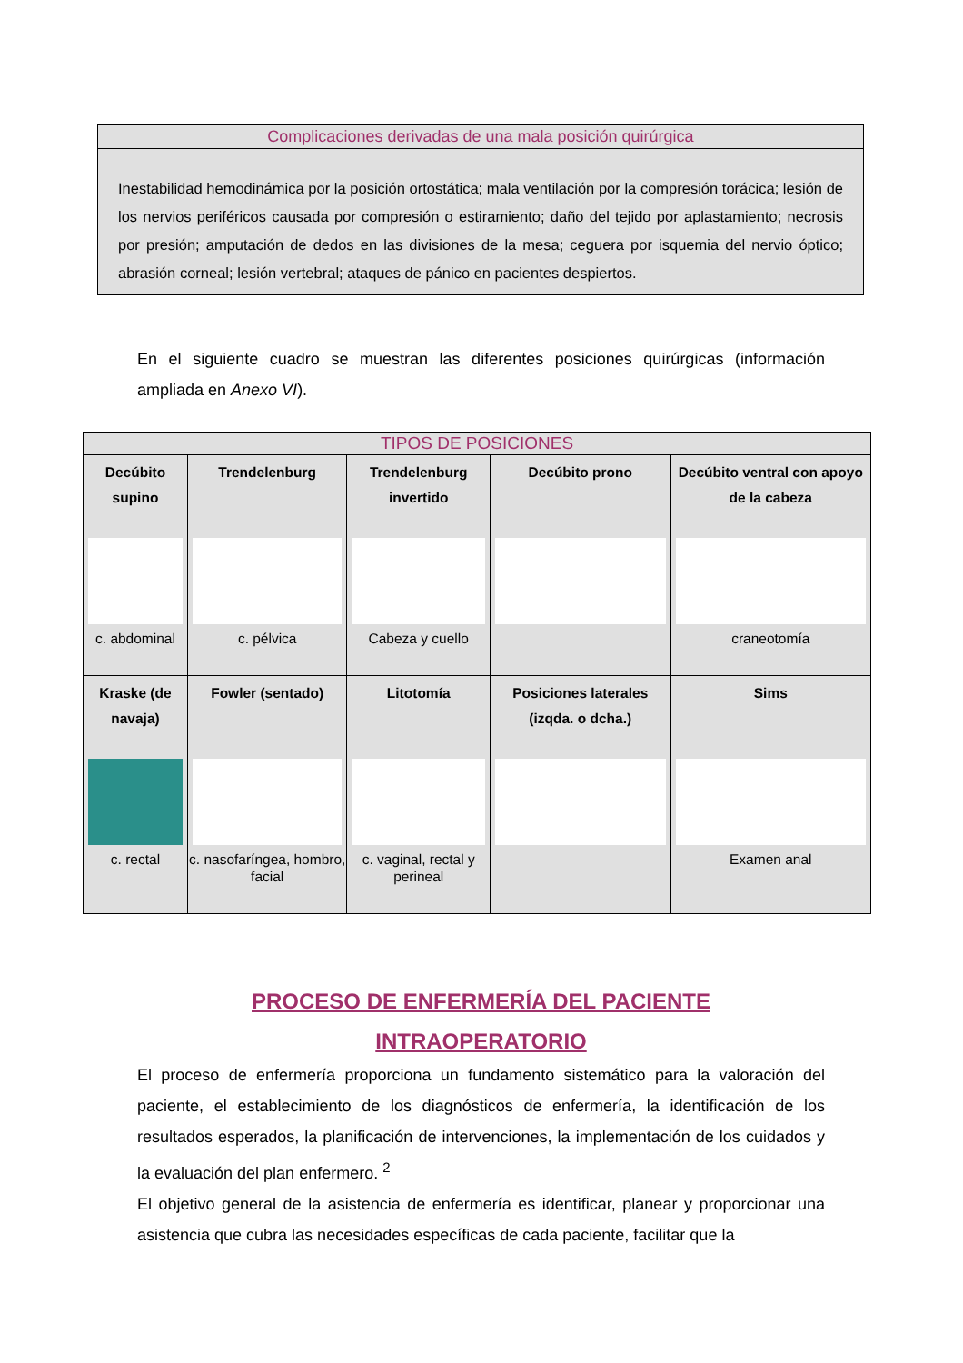Complicaciones derivadas de una mala posición quirúrgica
Inestabilidad hemodinámica por la posición ortostática; mala ventilación por la compresión torácica; lesión de los nervios periféricos causada por compresión o estiramiento; daño del tejido por aplastamiento; necrosis por presión; amputación de dedos en las divisiones de la mesa; ceguera por isquemia del nervio óptico; abrasión corneal; lesión vertebral; ataques de pánico en pacientes despiertos.
En el siguiente cuadro se muestran las diferentes posiciones quirúrgicas (información ampliada en Anexo VI).
| TIPOS DE POSICIONES | | | | |
| --- | --- | --- | --- | --- |
| Decúbito supino c. abdominal | Trendelenburg c. pélvica | Trendelenburg invertido Cabeza y cuello | Decúbito prono | Decúbito ventral con apoyo de la cabeza craneotomía |
| Kraske (de navaja) c. rectal | Fowler (sentado) c. nasofaríngea, hombro, facial | Litotomía c. vaginal, rectal y perineal | Posiciones laterales (izqda. o dcha.) | Sims Examen anal |
PROCESO DE ENFERMERÍA DEL PACIENTE
INTRAOPERATORIO
El proceso de enfermería proporciona un fundamento sistemático para la valoración del paciente, el establecimiento de los diagnósticos de enfermería, la identificación de los resultados esperados, la planificación de intervenciones, la implementación de los cuidados y la evaluación del plan enfermero. <sup>2</sup>
El objetivo general de la asistencia de enfermería es identificar, planear y proporcionar una asistencia que cubra las necesidades específicas de cada paciente, facilitar que la